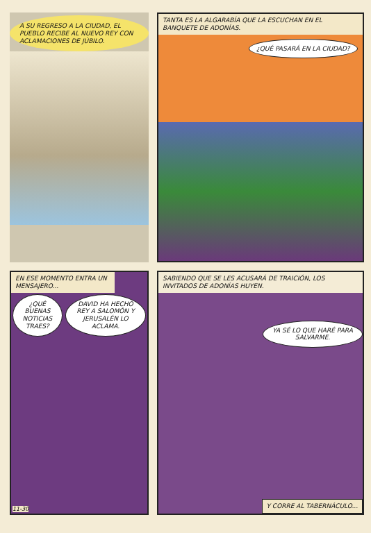A SU REGRESO A LA CIUDAD, EL PUEBLO RECIBE AL NUEVO REY CON ACLAMACIONES DE JÚBILO.
TANTA ES LA ALGARABÍA QUE LA ESCUCHAN EN EL BANQUETE DE ADONÍAS.
¿QUÉ PASARÁ EN LA CIUDAD?
EN ESE MOMENTO ENTRA UN MENSAJERO...
¿QUÉ BUENAS NOTICIAS TRAES? DAVID HA HECHO REY A SALOMÓN Y JERUSALÉN LO ACLAMA.
11-30
SABIENDO QUE SE LES ACUSARÁ DE TRAICIÓN, LOS INVITADOS DE ADONÍAS HUYEN.
YA SÉ LO QUE HARÉ PARA SALVARME.
Y CORRE AL TABERNÁCULO...